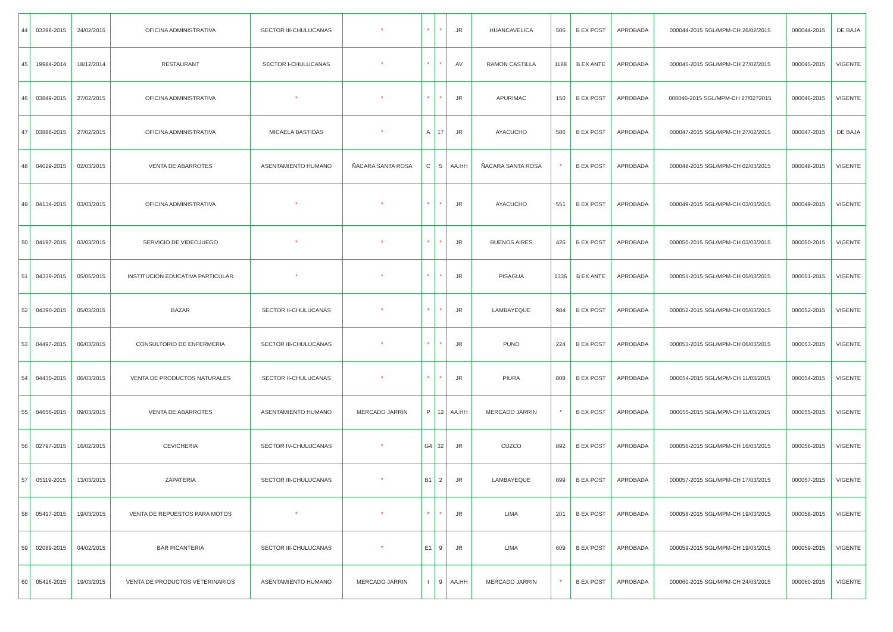| 44 | 03398-2015 | 24/02/2015 | OFICINA ADMINISTRATIVA | SECTOR III-CHULUCANAS | * | * | * | JR | HUANCAVELICA | 506 | B EX POST | APROBADA | 000044-2015 SGL/MPM-CH 26/02/2015 | 000044-2015 | DE BAJA |
| 45 | 19984-2014 | 18/12/2014 | RESTAURANT | SECTOR I-CHULUCANAS | * | * | * | AV | RAMON CASTILLA | 1188 | B EX ANTE | APROBADA | 000045-2015 SGL/MPM-CH 27/02/2015 | 000045-2015 | VIGENTE |
| 46 | 03849-2015 | 27/02/2015 | OFICINA ADMINISTRATIVA | * | * | * | * | JR | APURIMAC | 150 | B EX POST | APROBADA | 000046-2015 SGL/MPM-CH 27/0272015 | 000046-2015 | VIGENTE |
| 47 | 03888-2015 | 27/02/2015 | OFICINA ADMINISTRATIVA | MICAELA BASTIDAS | * | A | 17 | JR | AYACUCHO | 586 | B EX POST | APROBADA | 000047-2015 SGL/MPM-CH 27/02/2015 | 000047-2015 | DE BAJA |
| 48 | 04029-2015 | 02/03/2015 | VENTA DE ABARROTES | ASENTAMIENTO HUMANO | ÑACARA SANTA ROSA | C | 5 | AA.HH | ÑACARA SANTA ROSA | * | B EX POST | APROBADA | 000048-2015 SGL/MPM-CH 02/03/2015 | 000048-2015 | VIGENTE |
| 49 | 04134-2015 | 03/03/2015 | OFICINA ADMINISTRATIVA | * | * | * | * | JR | AYACUCHO | 551 | B EX POST | APROBADA | 000049-2015 SGL/MPM-CH 03/03/2015 | 000049-2015 | VIGENTE |
| 50 | 04197-2015 | 03/03/2015 | SERVICIO DE VIDEOJUEGO | * | * | * | * | JR | BUENOS AIRES | 426 | B EX POST | APROBADA | 000050-2015 SGL/MPM-CH 03/03/2015 | 000050-2015 | VIGENTE |
| 51 | 04339-2015 | 05/05/2015 | INSTITUCION EDUCATIVA PARTICULAR | * | * | * | * | JR | PISAGUA | 1336 | B EX ANTE | APROBADA | 000051-2015 SGL/MPM-CH 05/03/2015 | 000051-2015 | VIGENTE |
| 52 | 04390-2015 | 05/03/2015 | BAZAR | SECTOR II-CHULUCANAS | * | * | * | JR | LAMBAYEQUE | 984 | B EX POST | APROBADA | 000052-2015 SGL/MPM-CH 05/03/2015 | 000052-2015 | VIGENTE |
| 53 | 04497-2015 | 06/03/2015 | CONSULTORIO DE ENFERMERIA | SECTOR III-CHULUCANAS | * | * | * | JR | PUNO | 224 | B EX POST | APROBADA | 000053-2015 SGL/MPM-CH 06/03/2015 | 000053-2015 | VIGENTE |
| 54 | 04430-2015 | 06/03/2015 | VENTA DE PRODUCTOS NATURALES | SECTOR II-CHULUCANAS | * | * | * | JR | PIURA | 808 | B EX POST | APROBADA | 000054-2015 SGL/MPM-CH 11/03/2015 | 000054-2015 | VIGENTE |
| 55 | 04656-2015 | 09/03/2015 | VENTA DE ABARROTES | ASENTAMIENTO HUMANO | MERCADO JARRIN | P | 12 | AA.HH | MERCADO JARRIN | * | B EX POST | APROBADA | 000055-2015 SGL/MPM-CH 11/03/2015 | 000055-2015 | VIGENTE |
| 56 | 02797-2015 | 16/02/2015 | CEVICHERIA | SECTOR IV-CHULUCANAS | * | G4 | 32 | JR | CUZCO | 892 | B EX POST | APROBADA | 000056-2015 SGL/MPM-CH 16/03/2015 | 000056-2015 | VIGENTE |
| 57 | 05119-2015 | 13/03/2015 | ZAPATERIA | SECTOR III-CHULUCANAS | * | B1 | 2 | JR | LAMBAYEQUE | 899 | B EX POST | APROBADA | 000057-2015 SGL/MPM-CH 17/03/2015 | 000057-2015 | VIGENTE |
| 58 | 05417-2015 | 19/03/2015 | VENTA DE REPUESTOS PARA MOTOS | * | * | * | * | JR | LIMA | 201 | B EX POST | APROBADA | 000058-2015 SGL/MPM-CH 19/03/2015 | 000058-2015 | VIGENTE |
| 59 | 02089-2015 | 04/02/2015 | BAR PICANTERIA | SECTOR III-CHULUCANAS | * | E1 | 9 | JR | LIMA | 609 | B EX POST | APROBADA | 000059-2015 SGL/MPM-CH 19/03/2015 | 000059-2015 | VIGENTE |
| 60 | 05426-2015 | 19/03/2015 | VENTA DE PRODUCTOS VETERINARIOS | ASENTAMIENTO HUMANO | MERCADO JARRIN | I | 9 | AA.HH | MERCADO JARRIN | * | B EX POST | APROBADA | 000060-2015 SGL/MPM-CH 24/03/2015 | 000060-2015 | VIGENTE |